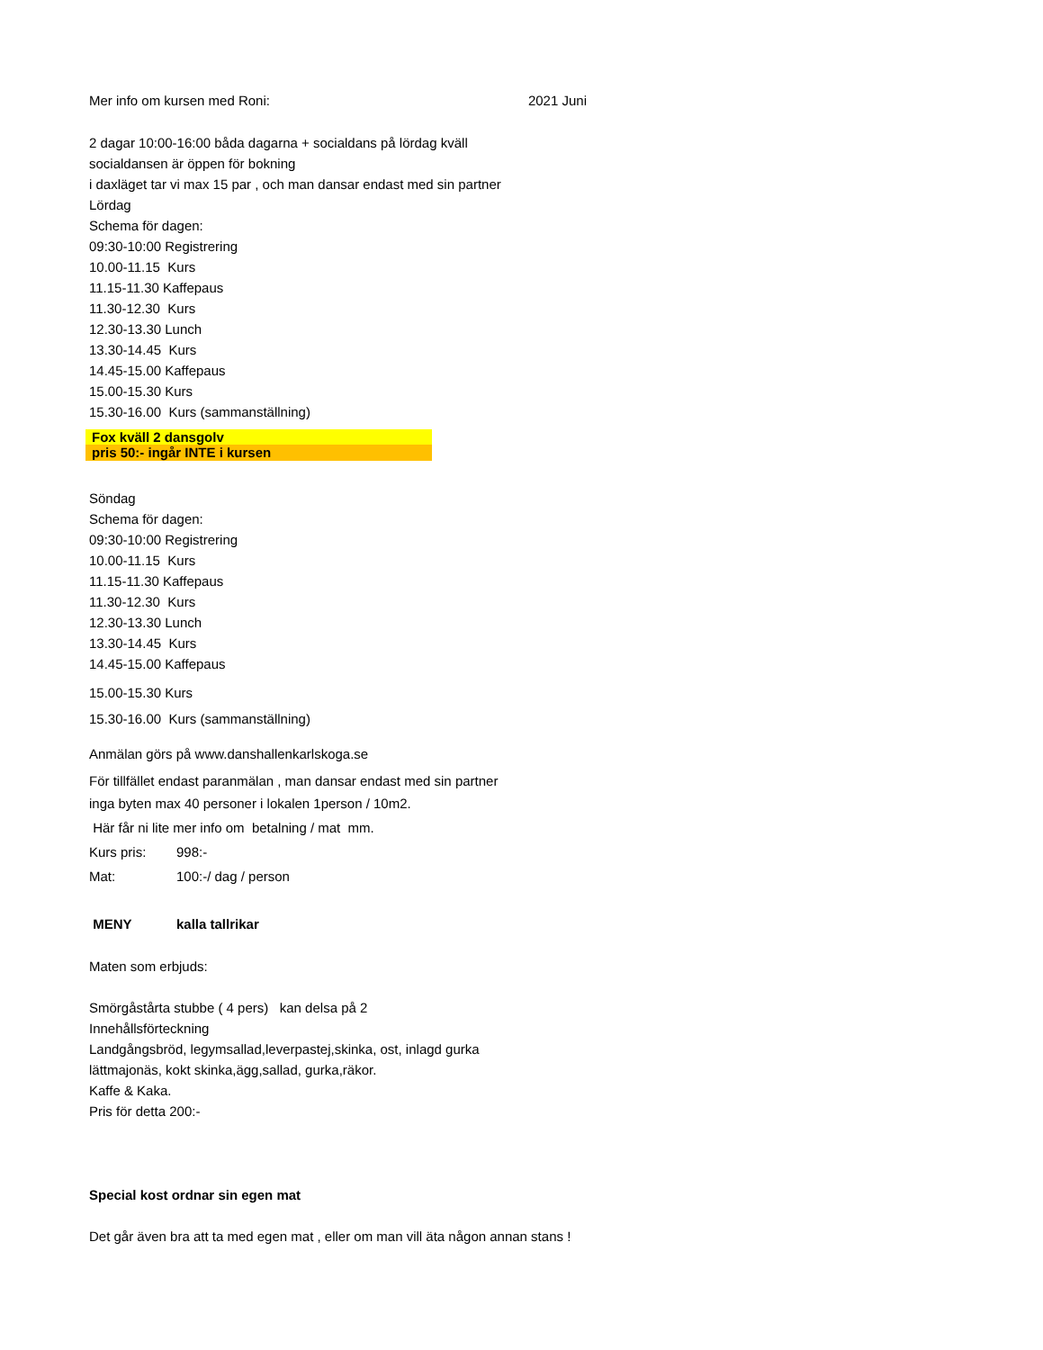Mer info om kursen med Roni: 2021 Juni
2 dagar 10:00-16:00 båda dagarna + socialdans på lördag kväll
socialdansen är öppen för bokning
i daxläget tar vi max 15 par , och man dansar endast med sin partner
Lördag
Schema för dagen:
09:30-10:00 Registrering
10.00-11.15 Kurs
11.15-11.30 Kaffepaus
11.30-12.30 Kurs
12.30-13.30 Lunch
13.30-14.45 Kurs
14.45-15.00 Kaffepaus
15.00-15.30 Kurs
15.30-16.00 Kurs (sammanställning)
Fox kväll 2 dansgolv
pris 50:- ingår INTE i kursen
Söndag
Schema för dagen:
09:30-10:00 Registrering
10.00-11.15 Kurs
11.15-11.30 Kaffepaus
11.30-12.30 Kurs
12.30-13.30 Lunch
13.30-14.45 Kurs
14.45-15.00 Kaffepaus
15.00-15.30 Kurs
15.30-16.00 Kurs (sammanställning)
Anmälan görs på www.danshallenkarlskoga.se
För tillfället endast paranmälan , man dansar endast med sin partner
inga byten max 40 personer i lokalen 1person / 10m2.
Här får ni lite mer info om betalning / mat mm.
Kurs pris: 998:-
Mat: 100:-/ dag / person
MENY kalla tallrikar
Maten som erbjuds:
Smörgåstårta stubbe ( 4 pers) kan delsa på 2
Innehållsförteckning
Landgångsbröd, legymsallad,leverpastej,skinka, ost, inlagd gurka
lättmajonäs, kokt skinka,ägg,sallad, gurka,räkor.
Kaffe & Kaka.
Pris för detta 200:-
Special kost ordnar sin egen mat
Det går även bra att ta med egen mat , eller om man vill äta någon annan stans !